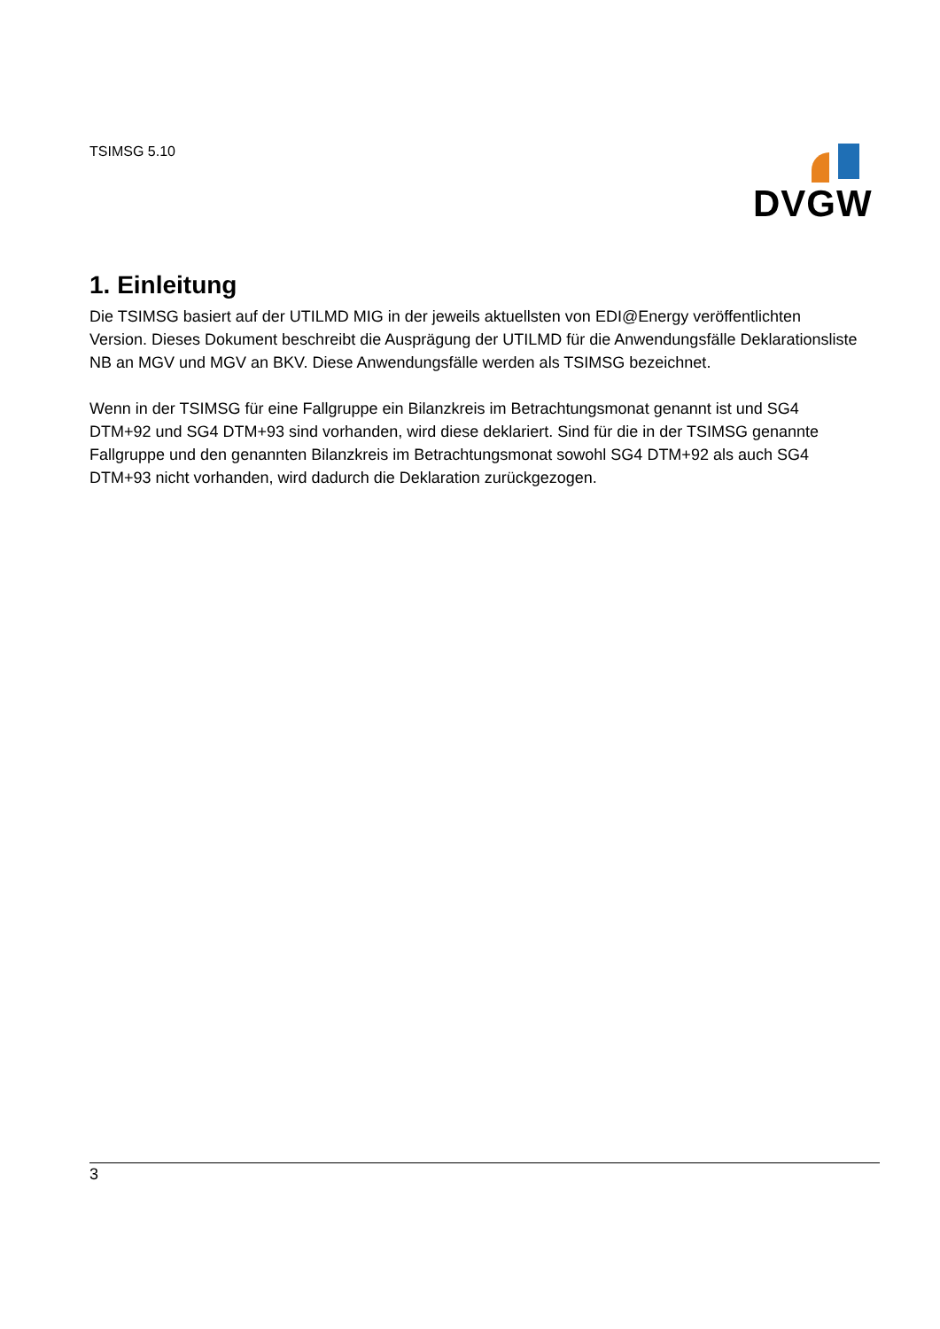TSIMSG 5.10 DVGW
1. Einleitung
Die TSIMSG basiert auf der UTILMD MIG in der jeweils aktuellsten von EDI@Energy veröffentlichten Version. Dieses Dokument beschreibt die Ausprägung der UTILMD für die Anwendungsfälle Deklarationsliste NB an MGV und MGV an BKV. Diese Anwendungsfälle werden als TSIMSG bezeichnet.
Wenn in der TSIMSG für eine Fallgruppe ein Bilanzkreis im Betrachtungsmonat genannt ist und SG4 DTM+92 und SG4 DTM+93 sind vorhanden, wird diese deklariert. Sind für die in der TSIMSG genannte Fallgruppe und den genannten Bilanzkreis im Betrachtungsmonat sowohl SG4 DTM+92 als auch SG4 DTM+93 nicht vorhanden, wird dadurch die Deklaration zurückgezogen.
3